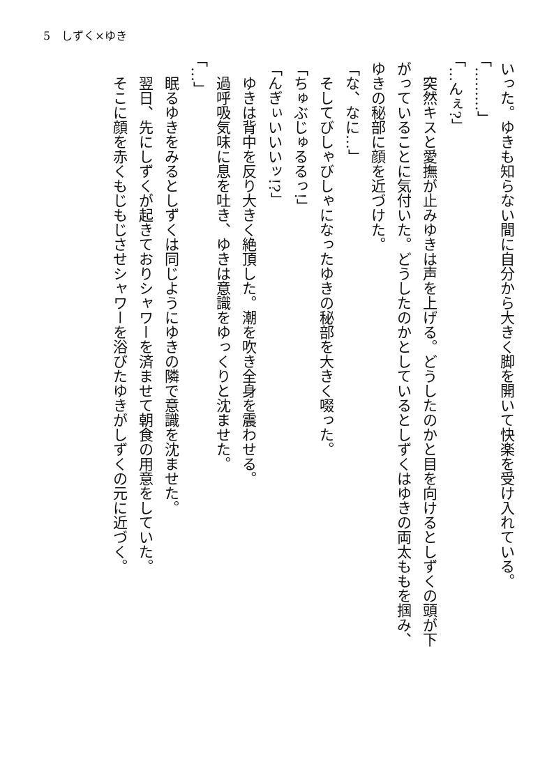5　しずく×ゆき
いった。ゆきも知らない間に自分から大きく脚を開いて快楽を受け入れている。
「………」
「…んぇ?」
　突然キスと愛撫が止みゆきは声を上げる。どうしたのかと目を向けるとしずくの頭が下がっていることに気付いた。どうしたのかとしているとしずくはゆきの両太ももを掴み、ゆきの秘部に顔を近づけた。
「な、なに…」
　そしてびしゃびしゃになったゆきの秘部を大きく啜った。
「ちゅぶじゅるるっ!」
「んぎぃいいいッ!?」
　ゆきは背中を反り大きく絶頂した。潮を吹き全身を震わせる。
　過呼吸気味に息を吐き、ゆきは意識をゆっくりと沈ませた。
「…」
　眠るゆきをみるとしずくは同じようにゆきの隣で意識を沈ませた。
　翌日、先にしずくが起きておりシャワーを済ませて朝食の用意をしていた。
　そこに顔を赤くもじもじさせシャワーを浴びたゆきがしずくの元に近づく。